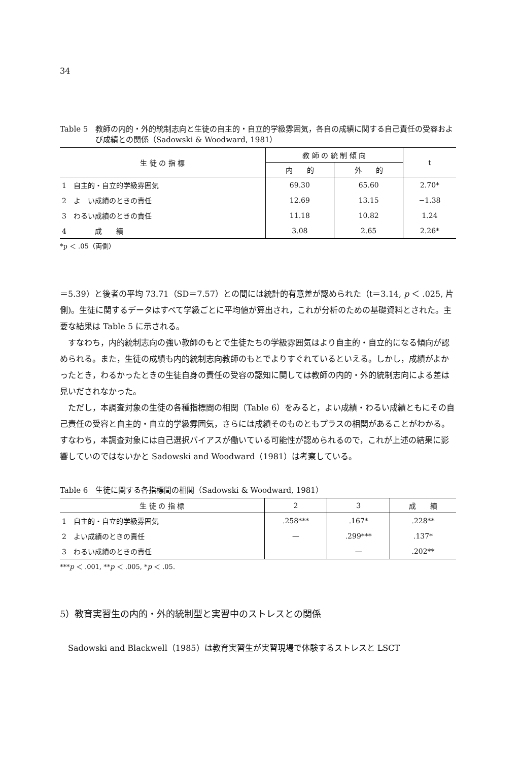34
Table 5　教師の内的・外的統制志向と生徒の自主的・自立的学級雰囲気，各自の成績に関する自己責任の受容および成績との関係（Sadowski & Woodward, 1981）
| 生 徒 の 指 標 | 教 師 の 統 制 傾 向 | | t |
| --- | --- | --- | --- |
| | 内 的 | 外 的 | |
| 1 自主的・自立的学級雰囲気 | 69.30 | 65.60 | 2.70* |
| 2 よ い成績のときの責任 | 12.69 | 13.15 | −1.38 |
| 3 わるい成績のときの責任 | 11.18 | 10.82 | 1.24 |
| 4 成 績 | 3.08 | 2.65 | 2.26* |
*p ＜ .05（両側）
＝5.39）と後者の平均 73.71（SD＝7.57）との間には統計的有意差が認められた（t＝3.14, p ＜ .025, 片側)。生徒に関するデータはすべて学級ごとに平均値が算出され，これが分析のための基礎資料とされた。主要な結果は Table 5 に示される。
すなわち，内的統制志向の強い教師のもとで生徒たちの学級雰囲気はより自主的・自立的になる傾向が認められる。また，生徒の成績も内的統制志向教師のもとでよりすぐれているといえる。しかし，成績がよかったとき，わるかったときの生徒自身の責任の受容の認知に関しては教師の内的・外的統制志向による差は見いだされなかった。
ただし，本調査対象の生徒の各種指標間の相関（Table 6）をみると，よい成績・わるい成績ともにその自己責任の受容と自主的・自立的学級雰囲気，さらには成績そのものともプラスの相関があることがわかる。すなわち，本調査対象には自己選択バイアスが働いている可能性が認められるので，これが上述の結果に影響していのではないかと Sadowski and Woodward（1981）は考察している。
Table 6　生徒に関する各指標間の相関（Sadowski & Woodward, 1981）
| 生 徒 の 指 標 | 2 | 3 | 成 績 |
| --- | --- | --- | --- |
| 1 自主的・自立的学級雰囲気 | .258*** | .167* | .228** |
| 2 よい成績のときの責任 | — | .299*** | .137* |
| 3 わるい成績のときの責任 | | — | .202** |
***p ＜ .001, **p ＜ .005, *p ＜ .05.
5）教育実習生の内的・外的統制型と実習中のストレスとの関係
Sadowski and Blackwell（1985）は教育実習生が実習現場で体験するストレスと LSCT